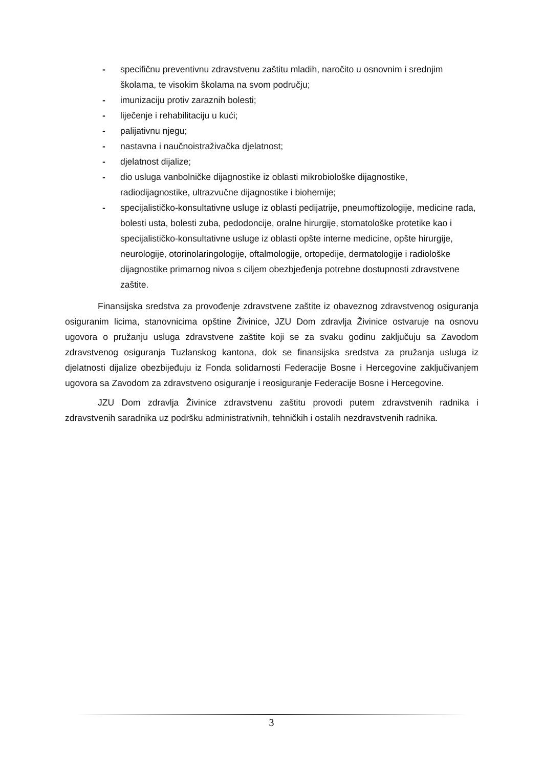- specifičnu preventivnu zdravstvenu zaštitu mladih, naročito u osnovnim i srednjim školama, te visokim školama na svom području;
- imunizaciju protiv zaraznih bolesti;
- liječenje i rehabilitaciju u kući;
- palijativnu njegu;
- nastavna i naučnoistraživačka djelatnost;
- djelatnost dijalize;
- dio usluga vanbolničke dijagnostike iz oblasti mikrobiološke dijagnostike, radiodijagnostike, ultrazvučne dijagnostike i biohemije;
- specijalističko-konsultativne usluge iz oblasti pedijatrije, pneumoftizologije, medicine rada, bolesti usta, bolesti zuba, pedodoncije, oralne hirurgije, stomatološke protetike kao i specijalističko-konsultativne usluge iz oblasti opšte interne medicine, opšte hirurgije, neurologije, otorinolaringologije, oftalmologije, ortopedije, dermatologije i radiološke dijagnostike primarnog nivoa s ciljem obezbjeđenja potrebne dostupnosti zdravstvene zaštite.
Finansijska sredstva za provođenje zdravstvene zaštite iz obaveznog zdravstvenog osiguranja osiguranim licima, stanovnicima opštine Živinice, JZU Dom zdravlja Živinice ostvaruje na osnovu ugovora o pružanju usluga zdravstvene zaštite koji se za svaku godinu zaključuju sa Zavodom zdravstvenog osiguranja Tuzlanskog kantona, dok se finansijska sredstva za pružanja usluga iz djelatnosti dijalize obezbijeđuju iz Fonda solidarnosti Federacije Bosne i Hercegovine zaključivanjem ugovora sa Zavodom za zdravstveno osiguranje i reosiguranje Federacije Bosne i Hercegovine.
JZU Dom zdravlja Živinice zdravstvenu zaštitu provodi putem zdravstvenih radnika i zdravstvenih saradnika uz podršku administrativnih, tehničkih i ostalih nezdravstvenih radnika.
3